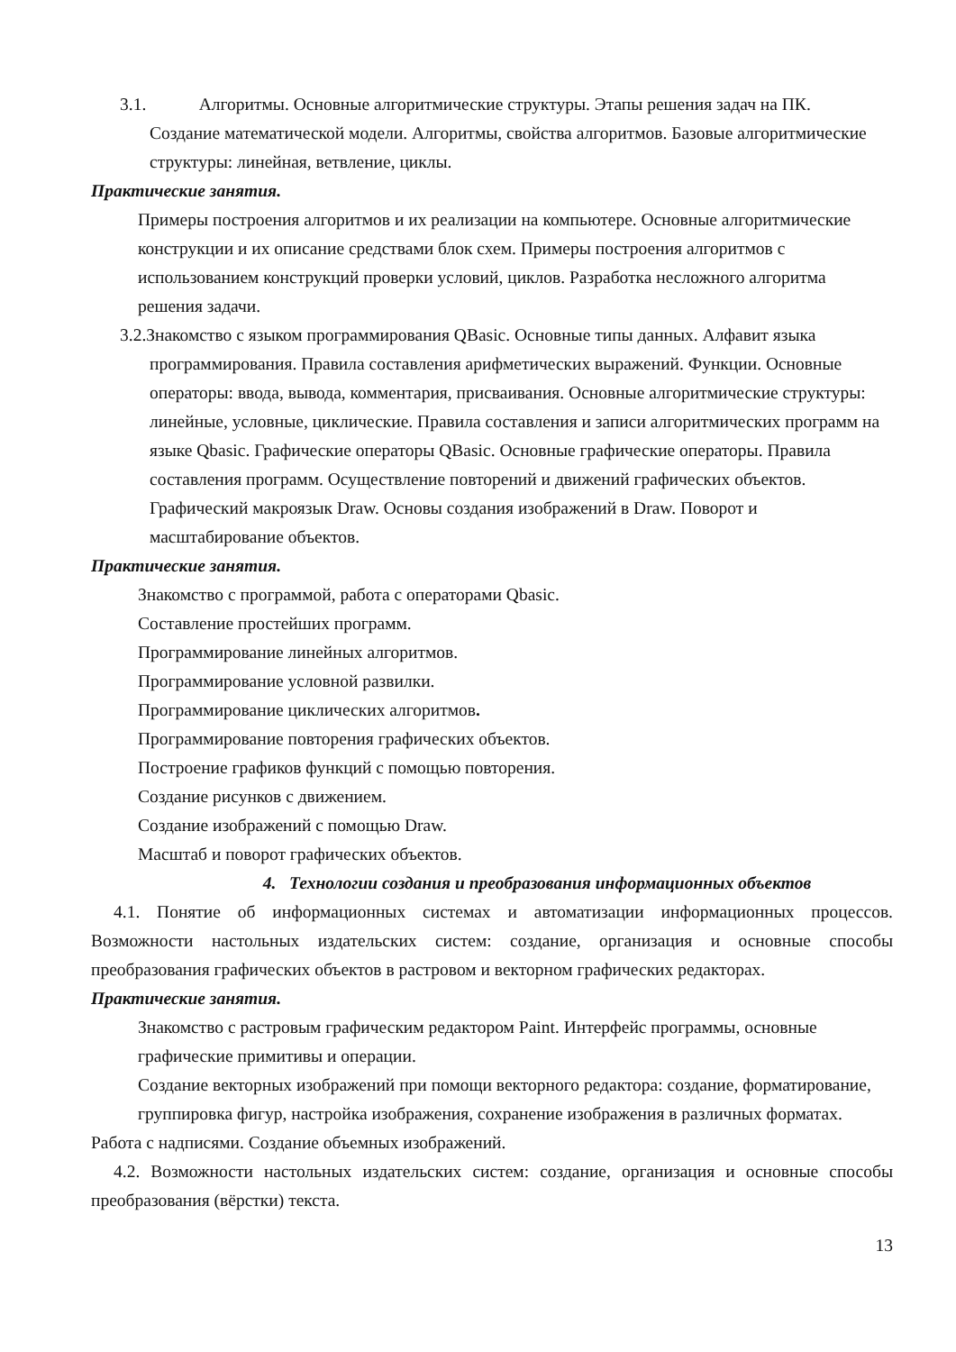3.1. Алгоритмы. Основные алгоритмические структуры. Этапы решения задач на ПК.
Создание математической модели. Алгоритмы, свойства алгоритмов. Базовые алгоритмические структуры: линейная, ветвление, циклы.
Практические занятия.
Примеры построения алгоритмов и их реализации на компьютере. Основные алгоритмические конструкции и их описание средствами блок схем. Примеры построения алгоритмов с использованием конструкций проверки условий, циклов. Разработка несложного алгоритма решения задачи.
3.2.Знакомство с языком программирования QBasic. Основные типы данных. Алфавит языка
программирования. Правила составления арифметических выражений. Функции. Основные операторы: ввода, вывода, комментария, присваивания. Основные алгоритмические структуры: линейные, условные, циклические. Правила составления и записи алгоритмических программ на языке Qbasic. Графические операторы QBasic. Основные графические операторы. Правила составления программ. Осуществление повторений и движений графических объектов. Графический макроязык Draw. Основы создания изображений в Draw. Поворот и масштабирование объектов.
Практические занятия.
Знакомство с программой, работа с операторами Qbasic.
Составление простейших программ.
Программирование линейных алгоритмов.
Программирование условной развилки.
Программирование циклических алгоритмов.
Программирование повторения графических объектов.
Построение графиков функций с помощью повторения.
Создание рисунков с движением.
Создание изображений с помощью Draw.
Масштаб и поворот графических объектов.
4. Технологии создания и преобразования информационных объектов
4.1. Понятие об информационных системах и автоматизации информационных процессов. Возможности настольных издательских систем: создание, организация и основные способы преобразования графических объектов в растровом и векторном графических редакторах.
Практические занятия.
Знакомство с растровым графическим редактором Paint. Интерфейс программы, основные графические примитивы и операции.
Создание векторных изображений при помощи векторного редактора: создание, форматирование, группировка фигур, настройка изображения, сохранение изображения в различных форматах.
Работа с надписями. Создание объемных изображений.
4.2. Возможности настольных издательских систем: создание, организация и основные способы преобразования (вёрстки) текста.
13